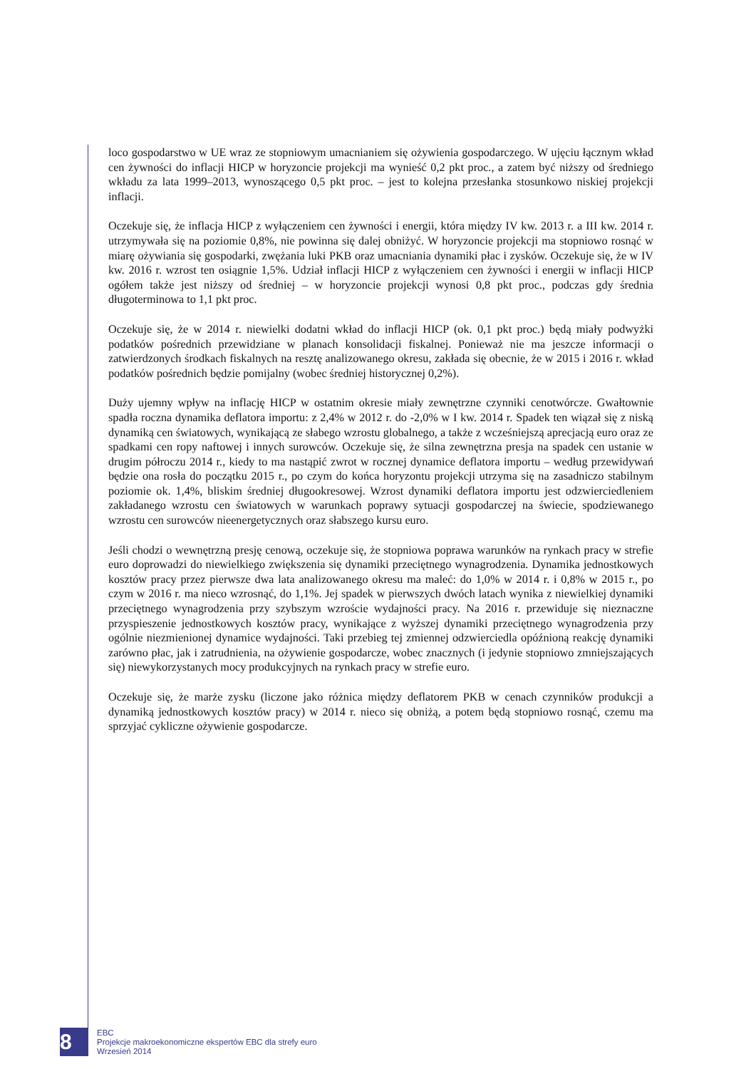loco gospodarstwo w UE wraz ze stopniowym umacnianiem się ożywienia gospodarczego. W ujęciu łącznym wkład cen żywności do inflacji HICP w horyzoncie projekcji ma wynieść 0,2 pkt proc., a zatem być niższy od średniego wkładu za lata 1999–2013, wynoszącego 0,5 pkt proc. – jest to kolejna przesłanka stosunkowo niskiej projekcji inflacji.
Oczekuje się, że inflacja HICP z wyłączeniem cen żywności i energii, która między IV kw. 2013 r. a III kw. 2014 r. utrzymywała się na poziomie 0,8%, nie powinna się dalej obniżyć. W horyzoncie projekcji ma stopniowo rosnąć w miarę ożywiania się gospodarki, zwężania luki PKB oraz umacniania dynamiki płac i zysków. Oczekuje się, że w IV kw. 2016 r. wzrost ten osiągnie 1,5%. Udział inflacji HICP z wyłączeniem cen żywności i energii w inflacji HICP ogółem także jest niższy od średniej – w horyzoncie projekcji wynosi 0,8 pkt proc., podczas gdy średnia długoterminowa to 1,1 pkt proc.
Oczekuje się, że w 2014 r. niewielki dodatni wkład do inflacji HICP (ok. 0,1 pkt proc.) będą miały podwyżki podatków pośrednich przewidziane w planach konsolidacji fiskalnej. Ponieważ nie ma jeszcze informacji o zatwierdzonych środkach fiskalnych na resztę analizowanego okresu, zakłada się obecnie, że w 2015 i 2016 r. wkład podatków pośrednich będzie pomijalny (wobec średniej historycznej 0,2%).
Duży ujemny wpływ na inflację HICP w ostatnim okresie miały zewnętrzne czynniki cenotwórcze. Gwałtownie spadła roczna dynamika deflatora importu: z 2,4% w 2012 r. do -2,0% w I kw. 2014 r. Spadek ten wiązał się z niską dynamiką cen światowych, wynikającą ze słabego wzrostu globalnego, a także z wcześniejszą aprecjacją euro oraz ze spadkami cen ropy naftowej i innych surowców. Oczekuje się, że silna zewnętrzna presja na spadek cen ustanie w drugim półroczu 2014 r., kiedy to ma nastąpić zwrot w rocznej dynamice deflatora importu – według przewidywań będzie ona rosła do początku 2015 r., po czym do końca horyzontu projekcji utrzyma się na zasadniczo stabilnym poziomie ok. 1,4%, bliskim średniej długookresowej. Wzrost dynamiki deflatora importu jest odzwierciedleniem zakładanego wzrostu cen światowych w warunkach poprawy sytuacji gospodarczej na świecie, spodziewanego wzrostu cen surowców nieenergetycznych oraz słabszego kursu euro.
Jeśli chodzi o wewnętrzną presję cenową, oczekuje się, że stopniowa poprawa warunków na rynkach pracy w strefie euro doprowadzi do niewielkiego zwiększenia się dynamiki przeciętnego wynagrodzenia. Dynamika jednostkowych kosztów pracy przez pierwsze dwa lata analizowanego okresu ma maleć: do 1,0% w 2014 r. i 0,8% w 2015 r., po czym w 2016 r. ma nieco wzrosnąć, do 1,1%. Jej spadek w pierwszych dwóch latach wynika z niewielkiej dynamiki przeciętnego wynagrodzenia przy szybszym wzroście wydajności pracy. Na 2016 r. przewiduje się nieznaczne przyspieszenie jednostkowych kosztów pracy, wynikające z wyższej dynamiki przeciętnego wynagrodzenia przy ogólnie niezmienionej dynamice wydajności. Taki przebieg tej zmiennej odzwierciedla opóźnioną reakcję dynamiki zarówno płac, jak i zatrudnienia, na ożywienie gospodarcze, wobec znacznych (i jedynie stopniowo zmniejszających się) niewykorzystanych mocy produkcyjnych na rynkach pracy w strefie euro.
Oczekuje się, że marże zysku (liczone jako różnica między deflatorem PKB w cenach czynników produkcji a dynamiką jednostkowych kosztów pracy) w 2014 r. nieco się obniżą, a potem będą stopniowo rosnąć, czemu ma sprzyjać cykliczne ożywienie gospodarcze.
8
EBC
Projekcje makroekonomiczne ekspertów EBC dla strefy euro
Wrzesień 2014